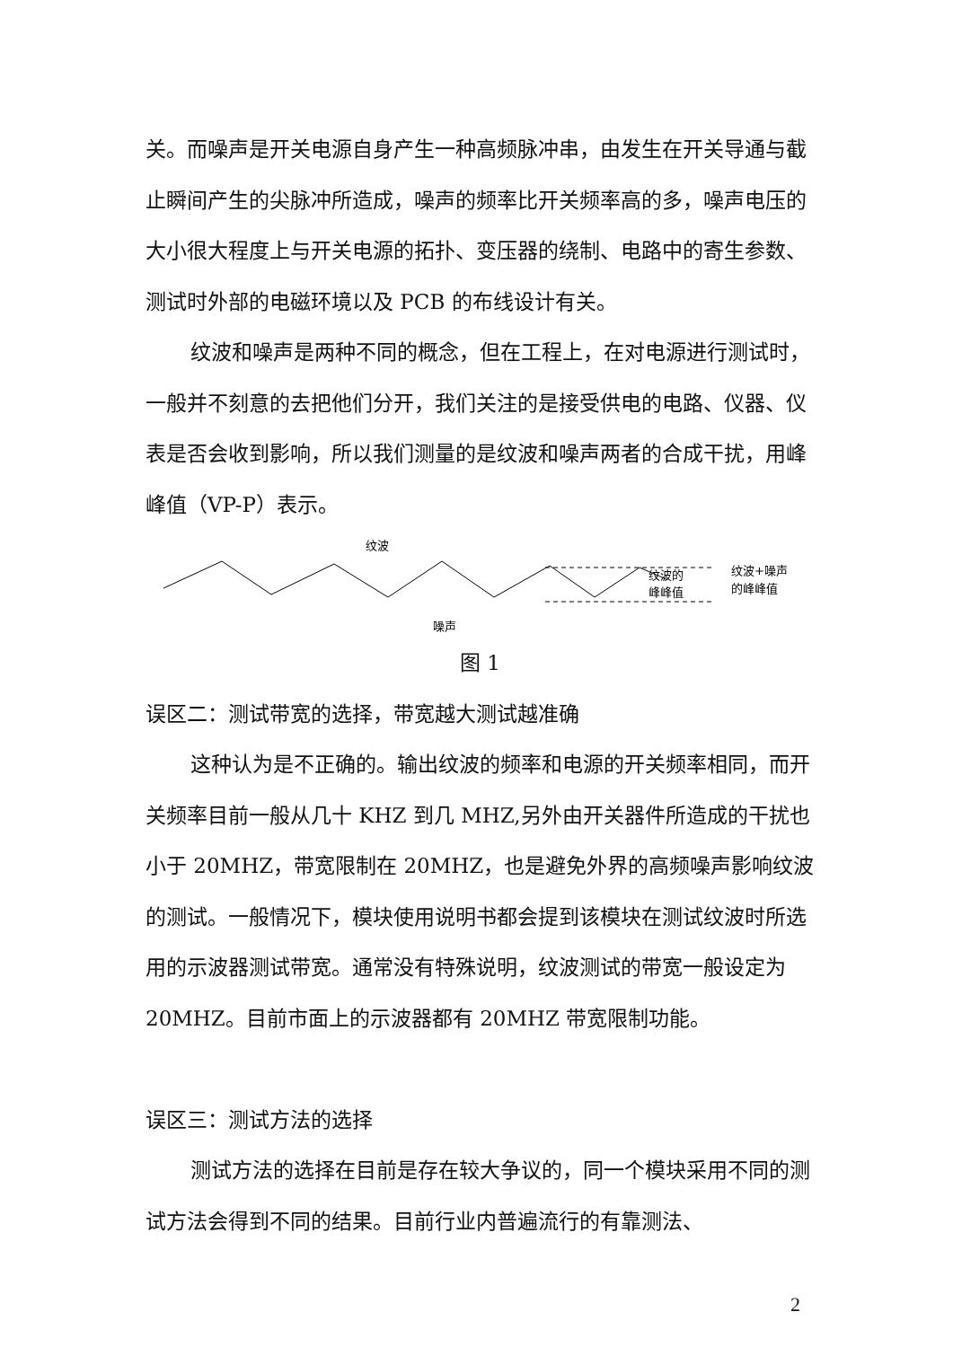关。而噪声是开关电源自身产生一种高频脉冲串，由发生在开关导通与截止瞬间产生的尖脉冲所造成，噪声的频率比开关频率高的多，噪声电压的大小很大程度上与开关电源的拓扑、变压器的绕制、电路中的寄生参数、测试时外部的电磁环境以及 PCB 的布线设计有关。
纹波和噪声是两种不同的概念，但在工程上，在对电源进行测试时，一般并不刻意的去把他们分开，我们关注的是接受供电的电路、仪器、仪表是否会收到影响，所以我们测量的是纹波和噪声两者的合成干扰，用峰峰值（VP-P）表示。
纹波
噪声
纹波的
峰峰值
纹波+噪声
的峰峰值
图 1
误区二：测试带宽的选择，带宽越大测试越准确
这种认为是不正确的。输出纹波的频率和电源的开关频率相同，而开关频率目前一般从几十 KHZ 到几 MHZ,另外由开关器件所造成的干扰也小于 20MHZ，带宽限制在 20MHZ，也是避免外界的高频噪声影响纹波的测试。一般情况下，模块使用说明书都会提到该模块在测试纹波时所选用的示波器测试带宽。通常没有特殊说明，纹波测试的带宽一般设定为 20MHZ。目前市面上的示波器都有 20MHZ 带宽限制功能。
误区三：测试方法的选择
测试方法的选择在目前是存在较大争议的，同一个模块采用不同的测试方法会得到不同的结果。目前行业内普遍流行的有靠测法、
2